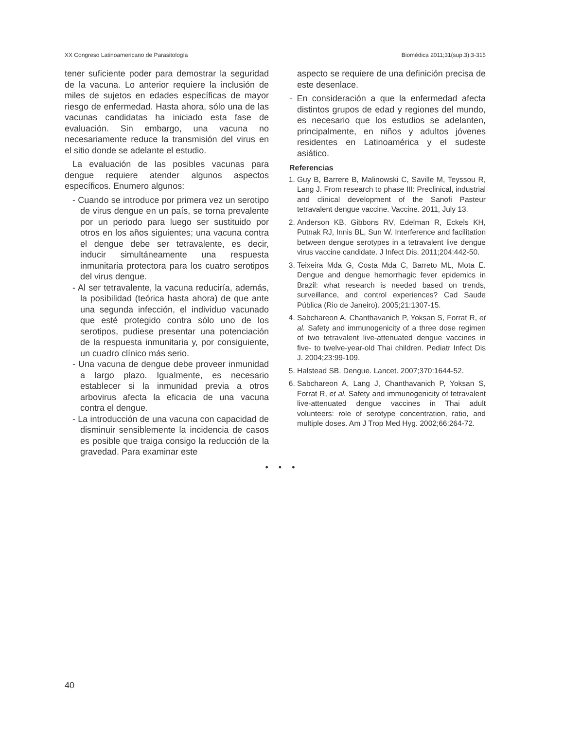XX Congreso Latinoamericano de Parasitología Biomédica 2011;31(sup.3):3-315
tener suficiente poder para demostrar la seguridad de la vacuna. Lo anterior requiere la inclusión de miles de sujetos en edades específicas de mayor riesgo de enfermedad. Hasta ahora, sólo una de las vacunas candidatas ha iniciado esta fase de evaluación. Sin embargo, una vacuna no necesariamente reduce la transmisión del virus en el sitio donde se adelante el estudio.
La evaluación de las posibles vacunas para dengue requiere atender algunos aspectos específicos. Enumero algunos:
- Cuando se introduce por primera vez un serotipo de virus dengue en un país, se torna prevalente por un periodo para luego ser sustituido por otros en los años siguientes; una vacuna contra el dengue debe ser tetravalente, es decir, inducir simultáneamente una respuesta inmunitaria protectora para los cuatro serotipos del virus dengue.
- Al ser tetravalente, la vacuna reduciría, además, la posibilidad (teórica hasta ahora) de que ante una segunda infección, el individuo vacunado que esté protegido contra sólo uno de los serotipos, pudiese presentar una potenciación de la respuesta inmunitaria y, por consiguiente, un cuadro clínico más serio.
- Una vacuna de dengue debe proveer inmunidad a largo plazo. Igualmente, es necesario establecer si la inmunidad previa a otros arbovirus afecta la eficacia de una vacuna contra el dengue.
- La introducción de una vacuna con capacidad de disminuir sensiblemente la incidencia de casos es posible que traiga consigo la reducción de la gravedad. Para examinar este
aspecto se requiere de una definición precisa de este desenlace.
- En consideración a que la enfermedad afecta distintos grupos de edad y regiones del mundo, es necesario que los estudios se adelanten, principalmente, en niños y adultos jóvenes residentes en Latinoamérica y el sudeste asiático.
Referencias
1. Guy B, Barrere B, Malinowski C, Saville M, Teyssou R, Lang J. From research to phase III: Preclinical, industrial and clinical development of the Sanofi Pasteur tetravalent dengue vaccine. Vaccine. 2011, July 13.
2. Anderson KB, Gibbons RV, Edelman R, Eckels KH, Putnak RJ, Innis BL, Sun W. Interference and facilitation between dengue serotypes in a tetravalent live dengue virus vaccine candidate. J Infect Dis. 2011;204:442-50.
3. Teixeira Mda G, Costa Mda C, Barreto ML, Mota E. Dengue and dengue hemorrhagic fever epidemics in Brazil: what research is needed based on trends, surveillance, and control experiences? Cad Saude Pública (Rio de Janeiro). 2005;21:1307-15.
4. Sabchareon A, Chanthavanich P, Yoksan S, Forrat R, et al. Safety and immunogenicity of a three dose regimen of two tetravalent live-attenuated dengue vaccines in five- to twelve-year-old Thai children. Pediatr Infect Dis J. 2004;23:99-109.
5. Halstead SB. Dengue. Lancet. 2007;370:1644-52.
6. Sabchareon A, Lang J, Chanthavanich P, Yoksan S, Forrat R, et al. Safety and immunogenicity of tetravalent live-attenuated dengue vaccines in Thai adult volunteers: role of serotype concentration, ratio, and multiple doses. Am J Trop Med Hyg. 2002;66:264-72.
• • •
40